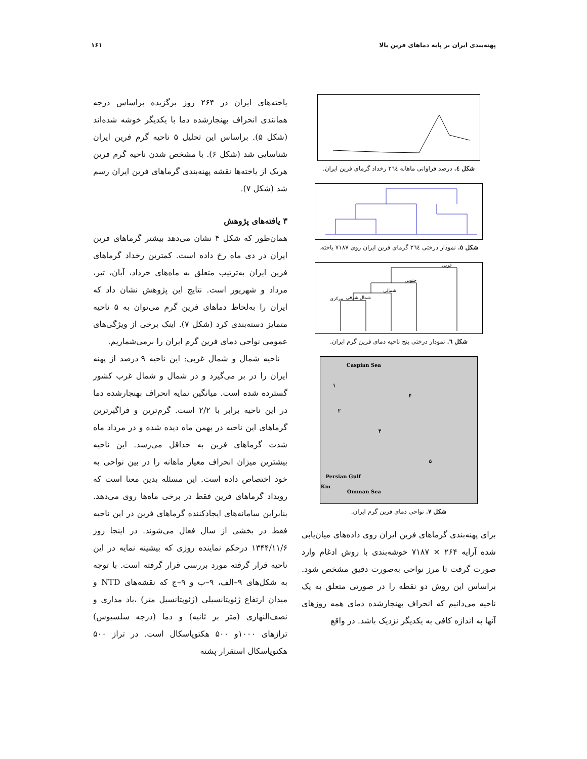پهنه‌بندی ایران بر پایه دماهای فرین بالا ۱۶۱
شکل ٤. درصد فراوانی ماهانه ٢٦٤ رخداد گرمای فرین ایران.
شکل ٥. نمودار درختی ٢٦٤ گرمای فرین ایران روی ٧١٨٧ یاخته.
غربی
جنوبی
شمالی
شمال شرقی
مرکزی
شکل ٦. نمودار درختی پنج ناحیه دمای فرین گرم ایران.
Caspian Sea
Omman Sea
Persian Gulf
۱
۲
۳
۴
۵
Km
شکل ۷. نواحی دمای فرین گرم ایران.
برای پهنه‌بندی گرماهای فرین ایران روی داده‌های میان‌یابی شده آرایه ۲۶۴ × ۷۱۸۷ خوشه‌بندی با روش ادغام وارد صورت گرفت تا مرز نواحی به‌صورت دقیق مشخص شود. براساس این روش دو نقطه را در صورتی متعلق به یک ناحیه می‌دانیم که انحراف بهنجارشده دمای همه روزهای آنها به اندازه کافی به یکدیگر نزدیک باشد. در واقع
یاخته‌های ایران در ۲۶۴ روز برگزیده براساس درجه همانندی انحراف بهنجارشده دما با یکدیگر خوشه شده‌اند (شکل ۵). براساس این تحلیل ۵ ناحیه گرم فرین ایران شناسایی شد (شکل ۶). با مشخص شدن ناحیه گرم فرین هریک از یاخته‌ها نقشه پهنه‌بندی گرماهای فرین ایران رسم شد (شکل ۷).
۳ یافته‌های پژوهش
همان‌طور که شکل ۴ نشان می‌دهد بیشتر گرماهای فرین ایران در دی ماه رخ داده است. کمترین رخداد گرماهای فرین ایران به‌ترتیب متعلق به ماه‌های خرداد، آبان، تیر، مرداد و شهریور است. نتایج این پژوهش نشان داد که ایران را به‌لحاظ دماهای فرین گرم می‌توان به ۵ ناحیه متمایز دسته‌بندی کرد (شکل ۷). اینک برخی از ویژگی‌های عمومی نواحی دمای فرین گرم ایران را برمی‌شماریم.
ناحیه شمال و شمال غربی: این ناحیه ۹ درصد از پهنه ایران را در بر می‌گیرد و در شمال و شمال غرب کشور گسترده شده است. میانگین نمایه انحراف بهنجارشده دما در این ناحیه برابر با ۲/۲ است. گرم‌ترین و فراگیرترین گرماهای این ناحیه در بهمن ماه دیده شده و در مرداد ماه شدت گرماهای فرین به حداقل می‌رسد. این ناحیه بیشترین میزان انحراف معیار ماهانه را در بین نواحی به خود اختصاص داده است. این مسئله بدین معنا است که رویداد گرماهای فرین فقط در برخی ماه‌ها روی می‌دهد. بنابراین سامانه‌های ایجادکننده گرماهای فرین در این ناحیه فقط در بخشی از سال فعال می‌شوند. در اینجا روز ۱۳۴۴/۱۱/۶ درحکم نماینده روزی که بیشینه نمایه در این ناحیه قرار گرفته مورد بررسی قرار گرفته است. با توجه به شکل‌های ۹–الف، ۹–ب و ۹–ج که نقشه‌های NTD و میدان ارتفاع ژئوپتانسیلی (ژئوپتانسیل متر) ،باد مداری و نصف‌النهاری (متر بر ثانیه) و دما (درجه سلسیوس) ترازهای ۱۰۰۰و ۵۰۰ هکتوپاسکال است. در تراز ۵۰۰ هکتوپاسکال استقرار پشته